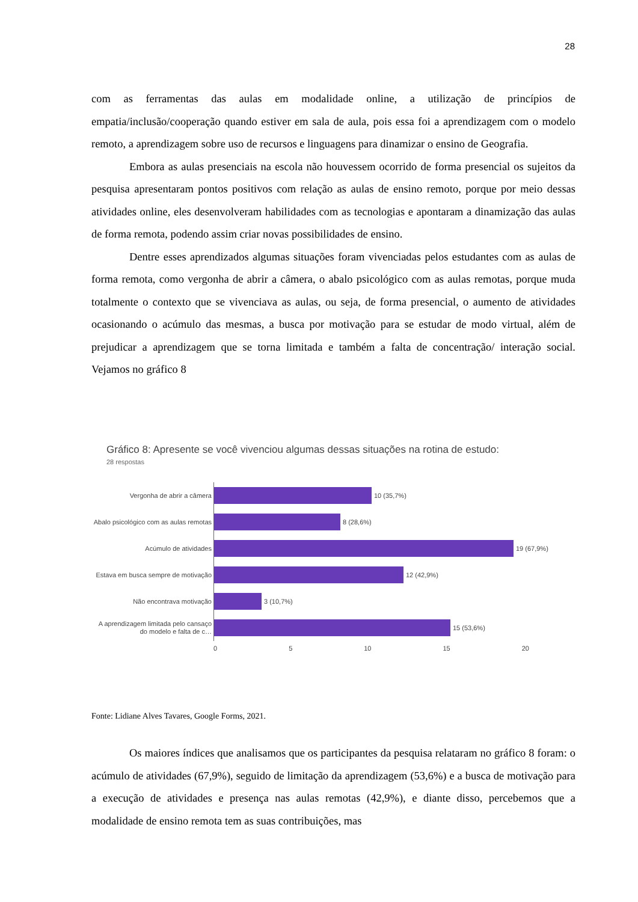28
com as ferramentas das aulas em modalidade online, a utilização de princípios de empatia/inclusão/cooperação quando estiver em sala de aula, pois essa foi a aprendizagem com o modelo remoto, a aprendizagem sobre uso de recursos e linguagens para dinamizar o ensino de Geografia.
Embora as aulas presenciais na escola não houvessem ocorrido de forma presencial os sujeitos da pesquisa apresentaram pontos positivos com relação as aulas de ensino remoto, porque por meio dessas atividades online, eles desenvolveram habilidades com as tecnologias e apontaram a dinamização das aulas de forma remota, podendo assim criar novas possibilidades de ensino.
Dentre esses aprendizados algumas situações foram vivenciadas pelos estudantes com as aulas de forma remota, como vergonha de abrir a câmera, o abalo psicológico com as aulas remotas, porque muda totalmente o contexto que se vivenciava as aulas, ou seja, de forma presencial, o aumento de atividades ocasionando o acúmulo das mesmas, a busca por motivação para se estudar de modo virtual, além de prejudicar a aprendizagem que se torna limitada e também a falta de concentração/ interação social. Vejamos no gráfico 8
Gráfico 8: Apresente se você vivenciou algumas dessas situações na rotina de estudo:
28 respostas
Vergonha de abrir a câmera
10 (35,7%)
Abalo psicológico com as aulas remotas
8 (28,6%)
Acúmulo de atividades
19 (67,9%)
Estava em busca sempre de motivação
12 (42,9%)
Não encontrava motivação
3 (10,7%)
A aprendizagem limitada pelo cansaço do modelo e falta de c…
15 (53,6%)
0 5 10 15 20
Fonte: Lidiane Alves Tavares, Google Forms, 2021.
Os maiores índices que analisamos que os participantes da pesquisa relataram no gráfico 8 foram: o acúmulo de atividades (67,9%), seguido de limitação da aprendizagem (53,6%) e a busca de motivação para a execução de atividades e presença nas aulas remotas (42,9%), e diante disso, percebemos que a modalidade de ensino remota tem as suas contribuições, mas